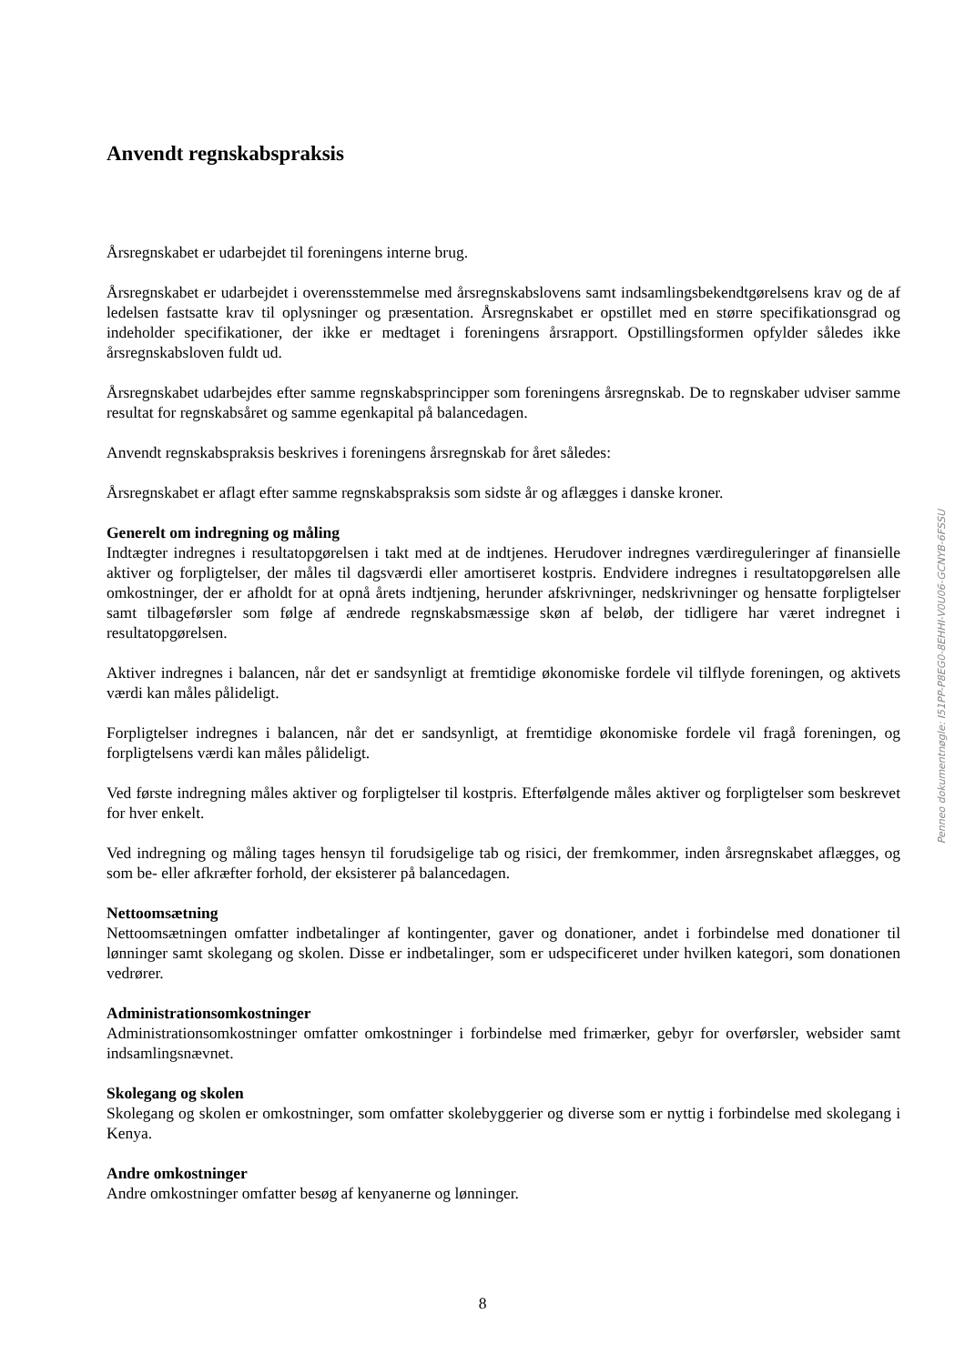Anvendt regnskabspraksis
Årsregnskabet er udarbejdet til foreningens interne brug.
Årsregnskabet er udarbejdet i overensstemmelse med årsregnskabslovens samt indsamlingsbekendtgørelsens krav og de af ledelsen fastsatte krav til oplysninger og præsentation. Årsregnskabet er opstillet med en større specifikationsgrad og indeholder specifikationer, der ikke er medtaget i foreningens årsrapport. Opstillingsformen opfylder således ikke årsregnskabsloven fuldt ud.
Årsregnskabet udarbejdes efter samme regnskabsprincipper som foreningens årsregnskab. De to regnskaber udviser samme resultat for regnskabsåret og samme egenkapital på balancedagen.
Anvendt regnskabspraksis beskrives i foreningens årsregnskab for året således:
Årsregnskabet er aflagt efter samme regnskabspraksis som sidste år og aflægges i danske kroner.
Generelt om indregning og måling
Indtægter indregnes i resultatopgørelsen i takt med at de indtjenes. Herudover indregnes værdireguleringer af finansielle aktiver og forpligtelser, der måles til dagsværdi eller amortiseret kostpris. Endvidere indregnes i resultatopgørelsen alle omkostninger, der er afholdt for at opnå årets indtjening, herunder afskrivninger, nedskrivninger og hensatte forpligtelser samt tilbageførsler som følge af ændrede regnskabsmæssige skøn af beløb, der tidligere har været indregnet i resultatopgørelsen.
Aktiver indregnes i balancen, når det er sandsynligt at fremtidige økonomiske fordele vil tilflyde foreningen, og aktivets værdi kan måles pålideligt.
Forpligtelser indregnes i balancen, når det er sandsynligt, at fremtidige økonomiske fordele vil fragå foreningen, og forpligtelsens værdi kan måles pålideligt.
Ved første indregning måles aktiver og forpligtelser til kostpris. Efterfølgende måles aktiver og forpligtelser som beskrevet for hver enkelt.
Ved indregning og måling tages hensyn til forudsigelige tab og risici, der fremkommer, inden årsregnskabet aflægges, og som be- eller afkræfter forhold, der eksisterer på balancedagen.
Nettoomsætning
Nettoomsætningen omfatter indbetalinger af kontingenter, gaver og donationer, andet i forbindelse med donationer til lønninger samt skolegang og skolen. Disse er indbetalinger, som er udspecificeret under hvilken kategori, som donationen vedrører.
Administrationsomkostninger
Administrationsomkostninger omfatter omkostninger i forbindelse med frimærker, gebyr for overførsler, websider samt indsamlingsnævnet.
Skolegang og skolen
Skolegang og skolen er omkostninger, som omfatter skolebyggerier og diverse som er nyttig i forbindelse med skolegang i Kenya.
Andre omkostninger
Andre omkostninger omfatter besøg af kenyanerne og lønninger.
Penneo dokumentnøgle: I51PP-P8EG0-8EHHI-V0U06-GCNYB-6FSSU
8